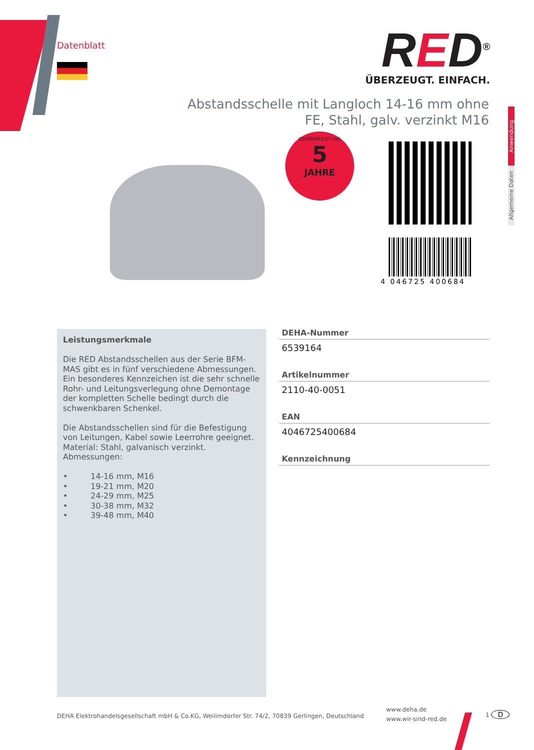Datenblatt
RED<sup>®</sup>
ÜBERZEUGT. EINFACH.
Abstandsschelle mit Langloch 14-16 mm ohne FE, Stahl, galv. verzinkt M16
GEWÄHRLEISTUNG
5
JAHRE
4 046725 400684
Anwendung
Allgemeine Daten
Leistungsmerkmale
Die RED Abstandsschellen aus der Serie BFM-MAS gibt es in fünf verschiedene Abmessungen. Ein besonderes Kennzeichen ist die sehr schnelle Rohr- und Leitungsverlegung ohne Demontage der kompletten Schelle bedingt durch die schwenkbaren Schenkel.
Die Abstandsschellen sind für die Befestigung von Leitungen, Kabel sowie Leerrohre geeignet. Material: Stahl, galvanisch verzinkt.
Abmessungen:
• 14-16 mm, M16
• 19-21 mm, M20
• 24-29 mm, M25
• 30-38 mm, M32
• 39-48 mm, M40
DEHA-Nummer
6539164
Artikelnummer
2110-40-0051
EAN
4046725400684
Kennzeichnung
DEHA Elektrohandelsgesellschaft mbH & Co.KG, Weilimdorfer Str. 74/2, 70839 Gerlingen, Deutschland
www.deha.de
www.wir-sind-red.de
1 D